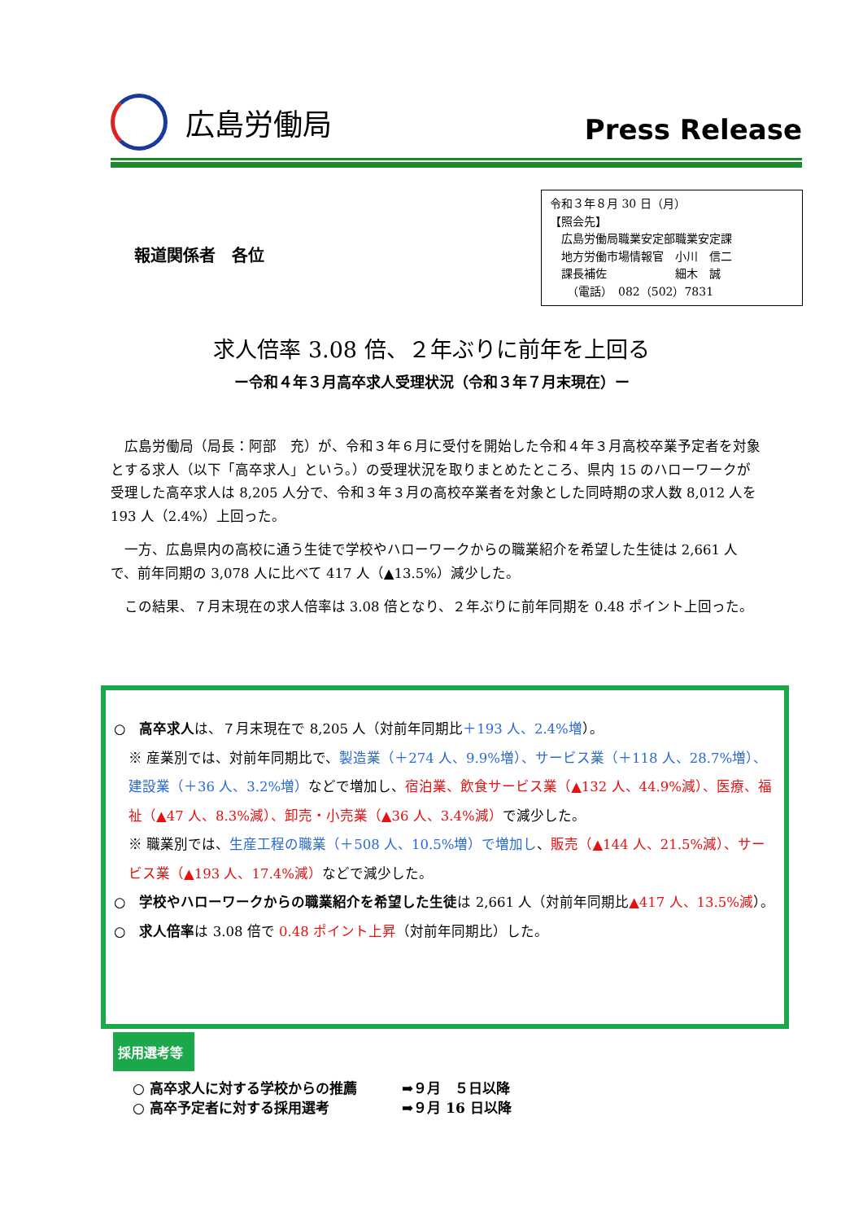広島労働局
Press Release
報道関係者　各位
令和３年８月 30 日（月）
【照会先】
　広島労働局職業安定部職業安定課
　地方労働市場情報官　小川　信二
　課長補佐　　　　　　細木　誠
　　（電話）　082（502）7831
求人倍率 3.08 倍、２年ぶりに前年を上回る
ー令和４年３月高卒求人受理状況（令和３年７月末現在）ー
広島労働局（局長：阿部　充）が、令和３年６月に受付を開始した令和４年３月高校卒業予定者を対象とする求人（以下「高卒求人」という。）の受理状況を取りまとめたところ、県内 15 のハローワークが受理した高卒求人は 8,205 人分で、令和３年３月の高校卒業者を対象とした同時期の求人数 8,012 人を 193 人（2.4%）上回った。
一方、広島県内の高校に通う生徒で学校やハローワークからの職業紹介を希望した生徒は 2,661 人で、前年同期の 3,078 人に比べて 417 人（▲13.5%）減少した。
この結果、７月末現在の求人倍率は 3.08 倍となり、２年ぶりに前年同期を 0.48 ポイント上回った。
○　高卒求人は、７月末現在で 8,205 人（対前年同期比＋193 人、2.4%増）。
※ 産業別では、対前年同期比で、製造業（＋274 人、9.9%増）、サービス業（＋118 人、28.7%増）、建設業（＋36 人、3.2%増）などで増加し、宿泊業、飲食サービス業（▲132 人、44.9%減）、医療、福祉（▲47 人、8.3%減）、卸売・小売業（▲36 人、3.4%減）で減少した。
※ 職業別では、生産工程の職業（＋508 人、10.5%増）で増加し、販売（▲144 人、21.5%減）、サービス業（▲193 人、17.4%減）などで減少した。
○　学校やハローワークからの職業紹介を希望した生徒は 2,661 人（対前年同期比▲417 人、13.5%減）。
○　求人倍率は 3.08 倍で 0.48 ポイント上昇（対前年同期比）した。
採用選考等
○ 高卒求人に対する学校からの推薦 ➡９月　５日以降
○ 高卒予定者に対する採用選考 ➡９月 16 日以降